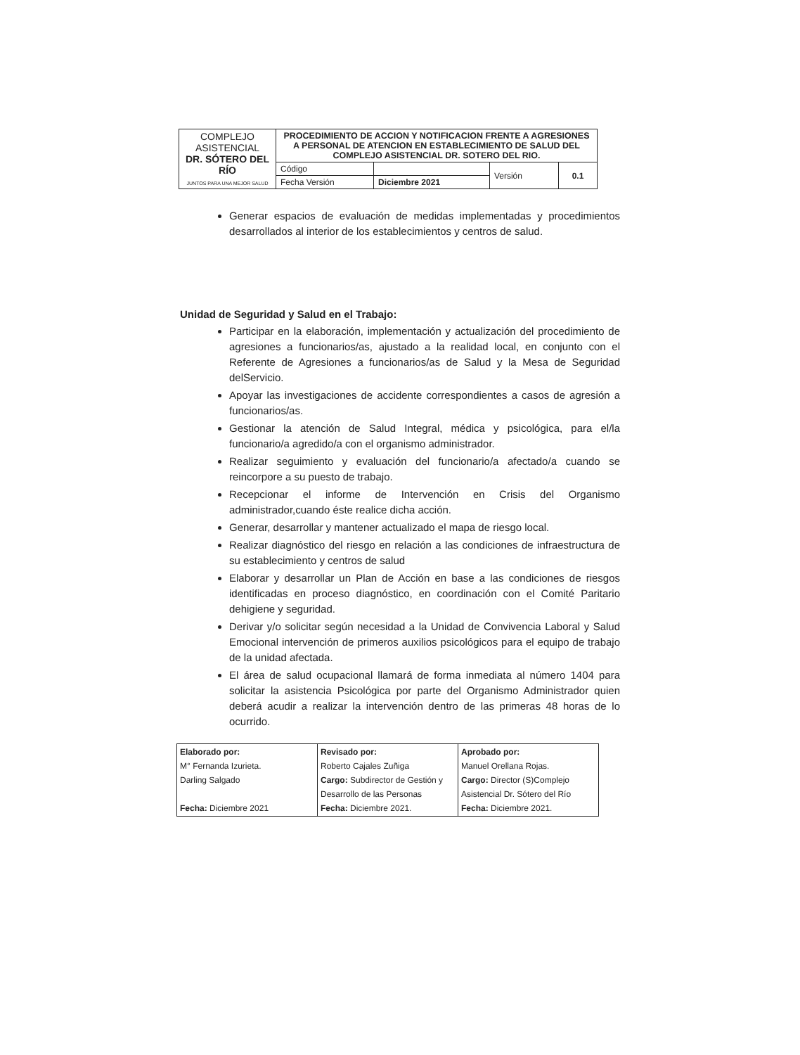| COMPLEJO ASISTENCIAL DR. SÓTERO DEL RÍO JUNTOS PARA UNA MEJOR SALUD | PROCEDIMIENTO DE ACCION Y NOTIFICACION FRENTE A AGRESIONES A PERSONAL DE ATENCION EN ESTABLECIMIENTO DE SALUD DEL COMPLEJO ASISTENCIAL DR. SOTERO DEL RIO. | | | |
| | Código | | Versión | 0.1 |
| | Fecha Versión | Diciembre 2021 | | |
Generar espacios de evaluación de medidas implementadas y procedimientos desarrollados al interior de los establecimientos y centros de salud.
Unidad de Seguridad y Salud en el Trabajo:
Participar en la elaboración, implementación y actualización del procedimiento de agresiones a funcionarios/as, ajustado a la realidad local, en conjunto con el Referente de Agresiones a funcionarios/as de Salud y la Mesa de Seguridad delServicio.
Apoyar las investigaciones de accidente correspondientes a casos de agresión a funcionarios/as.
Gestionar la atención de Salud Integral, médica y psicológica, para el/la funcionario/a agredido/a con el organismo administrador.
Realizar seguimiento y evaluación del funcionario/a afectado/a cuando se reincorpore a su puesto de trabajo.
Recepcionar el informe de Intervención en Crisis del Organismo administrador,cuando éste realice dicha acción.
Generar, desarrollar y mantener actualizado el mapa de riesgo local.
Realizar diagnóstico del riesgo en relación a las condiciones de infraestructura de su establecimiento y centros de salud
Elaborar y desarrollar un Plan de Acción en base a las condiciones de riesgos identificadas en proceso diagnóstico, en coordinación con el Comité Paritario dehigiene y seguridad.
Derivar y/o solicitar según necesidad a la Unidad de Convivencia Laboral y Salud Emocional intervención de primeros auxilios psicológicos para el equipo de trabajo de la unidad afectada.
El área de salud ocupacional llamará de forma inmediata al número 1404 para solicitar la asistencia Psicológica por parte del Organismo Administrador quien deberá acudir a realizar la intervención dentro de las primeras 48 horas de lo ocurrido.
| Elaborado por: M° Fernanda Izurieta. Darling Salgado Fecha: Diciembre 2021 | Revisado por: Roberto Cajales Zuñiga Cargo: Subdirector de Gestión y Desarrollo de las Personas Fecha: Diciembre 2021. | Aprobado por: Manuel Orellana Rojas. Cargo: Director (S)Complejo Asistencial Dr. Sótero del Río Fecha: Diciembre 2021. |